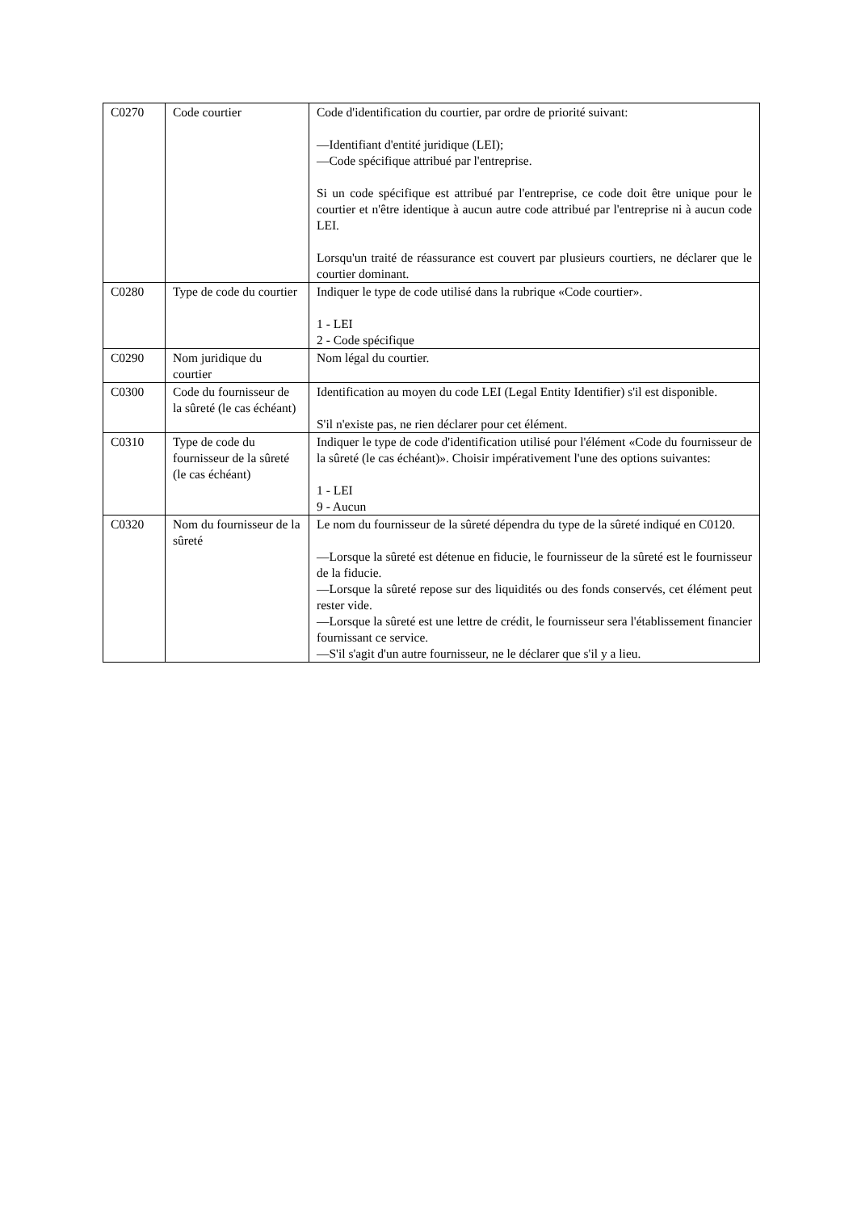| C0270 | Code courtier | Code d'identification du courtier, par ordre de priorité suivant: —Identifiant d'entité juridique (LEI); —Code spécifique attribué par l'entreprise. Si un code spécifique est attribué par l'entreprise, ce code doit être unique pour le courtier et n'être identique à aucun autre code attribué par l'entreprise ni à aucun code LEI. Lorsqu'un traité de réassurance est couvert par plusieurs courtiers, ne déclarer que le courtier dominant. |
| C0280 | Type de code du courtier | Indiquer le type de code utilisé dans la rubrique «Code courtier». 1 - LEI 2 - Code spécifique |
| C0290 | Nom juridique du courtier | Nom légal du courtier. |
| C0300 | Code du fournisseur de la sûreté (le cas échéant) | Identification au moyen du code LEI (Legal Entity Identifier) s'il est disponible. S'il n'existe pas, ne rien déclarer pour cet élément. |
| C0310 | Type de code du fournisseur de la sûreté (le cas échéant) | Indiquer le type de code d'identification utilisé pour l'élément «Code du fournisseur de la sûreté (le cas échéant)». Choisir impérativement l'une des options suivantes: 1 - LEI 9 - Aucun |
| C0320 | Nom du fournisseur de la sûreté | Le nom du fournisseur de la sûreté dépendra du type de la sûreté indiqué en C0120. —Lorsque la sûreté est détenue en fiducie, le fournisseur de la sûreté est le fournisseur de la fiducie. —Lorsque la sûreté repose sur des liquidités ou des fonds conservés, cet élément peut rester vide. —Lorsque la sûreté est une lettre de crédit, le fournisseur sera l'établissement financier fournissant ce service. —S'il s'agit d'un autre fournisseur, ne le déclarer que s'il y a lieu. |